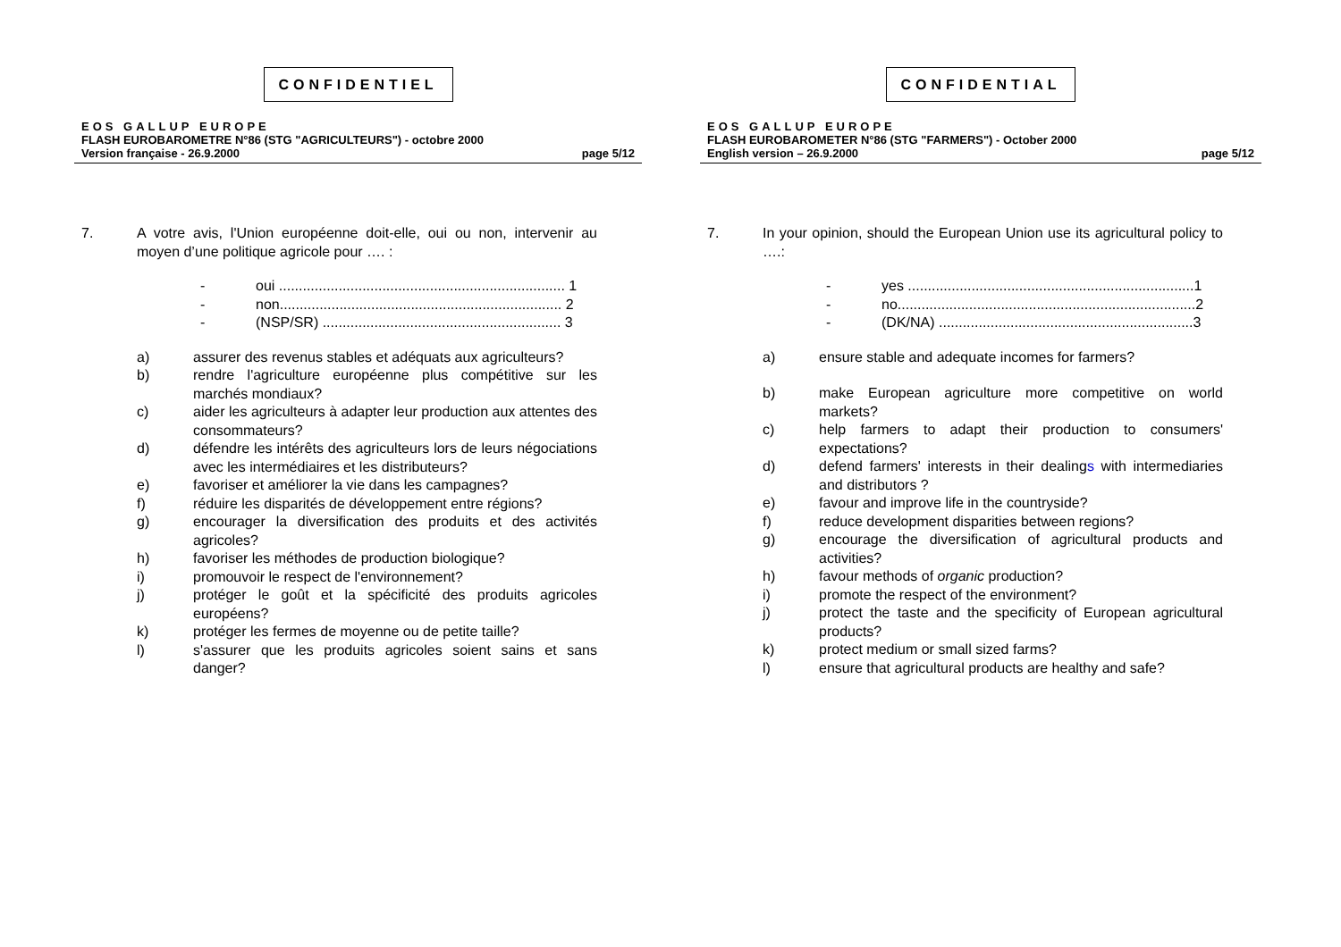CONFIDENTIEL
EOS GALLUP EUROPE
FLASH EUROBAROMETRE N°86 (STG "AGRICULTEURS") - octobre 2000
Version française - 26.9.2000 page 5/12
7. A votre avis, l'Union européenne doit-elle, oui ou non, intervenir au moyen d’une politique agricole pour …. :
- oui ........................................................................ 1
- non....................................................................... 2
- (NSP/SR) ............................................................ 3
a) assurer des revenus stables et adéquats aux agriculteurs?
b) rendre l'agriculture européenne plus compétitive sur les marchés mondiaux?
c) aider les agriculteurs à adapter leur production aux attentes des consommateurs?
d) défendre les intérêts des agriculteurs lors de leurs négociations avec les intermédiaires et les distributeurs?
e) favoriser et améliorer la vie dans les campagnes?
f) réduire les disparités de développement entre régions?
g) encourager la diversification des produits et des activités agricoles?
h) favoriser les méthodes de production biologique?
i) promouvoir le respect de l'environnement?
j) protéger le goût et la spécificité des produits agricoles européens?
k) protéger les fermes de moyenne ou de petite taille?
l) s'assurer que les produits agricoles soient sains et sans danger?
CONFIDENTIAL
EOS GALLUP EUROPE
FLASH EUROBAROMETER N°86 (STG "FARMERS") - October 2000
English version – 26.9.2000 page 5/12
7. In your opinion, should the European Union use its agricultural policy to ….:
- yes ........................................................................1
- no...........................................................................2
- (DK/NA) ................................................................3
a) ensure stable and adequate incomes for farmers?
b) make European agriculture more competitive on world markets?
c) help farmers to adapt their production to consumers' expectations?
d) defend farmers' interests in their dealings with intermediaries and distributors ?
e) favour and improve life in the countryside?
f) reduce development disparities between regions?
g) encourage the diversification of agricultural products and activities?
h) favour methods of organic production?
i) promote the respect of the environment?
j) protect the taste and the specificity of European agricultural products?
k) protect medium or small sized farms?
l) ensure that agricultural products are healthy and safe?